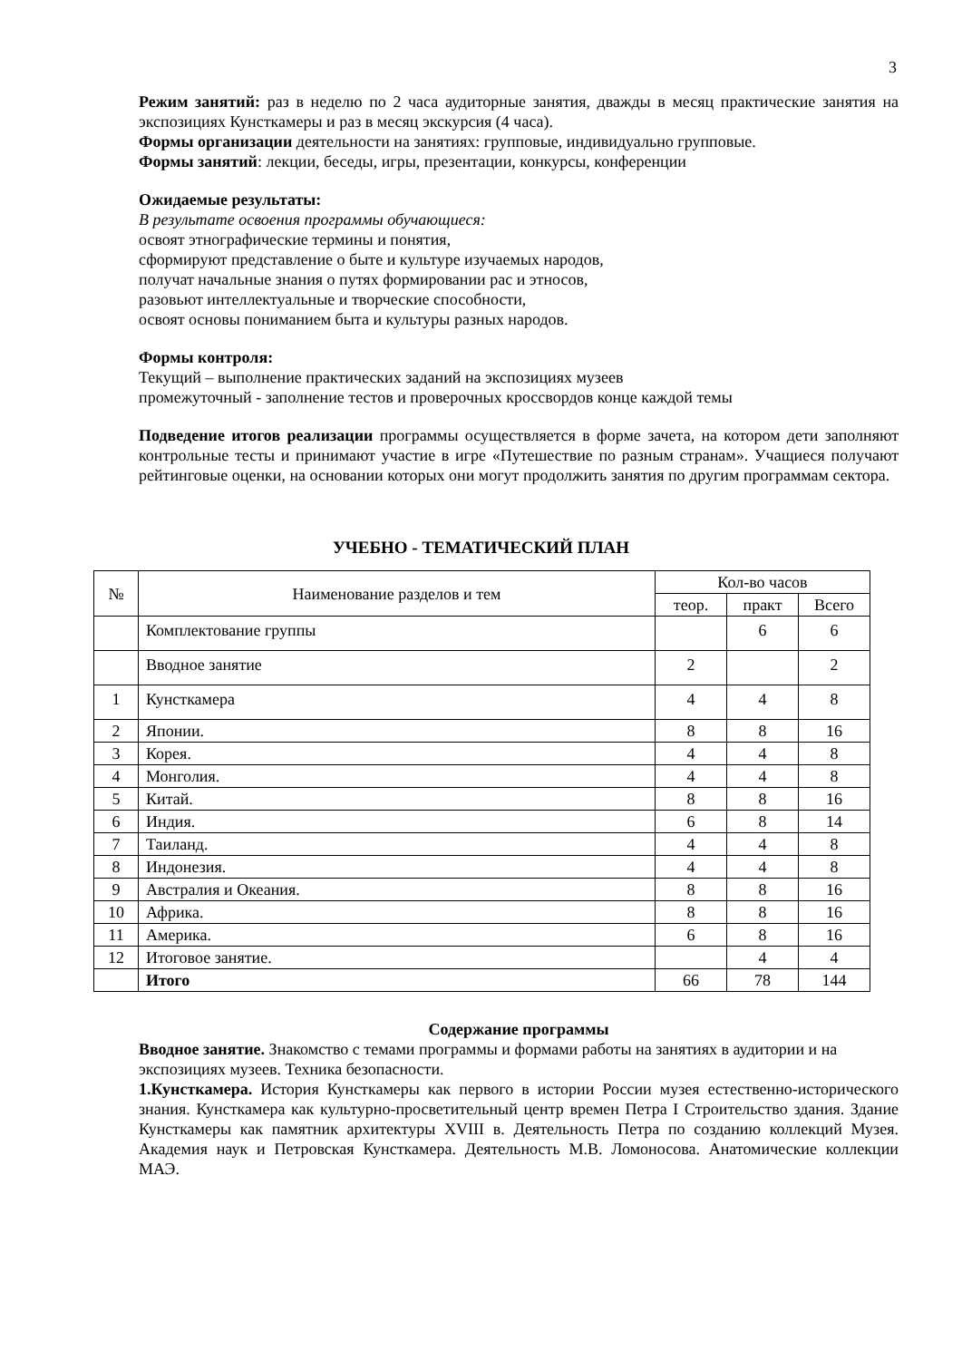3
Режим занятий: раз в неделю по 2 часа аудиторные занятия, дважды в месяц практические занятия на экспозициях Кунсткамеры и раз в месяц экскурсия (4 часа).
Формы организации деятельности на занятиях: групповые, индивидуально групповые.
Формы занятий: лекции, беседы, игры, презентации, конкурсы, конференции
Ожидаемые результаты:
В результате освоения программы обучающиеся:
освоят этнографические термины и понятия,
сформируют представление о быте и культуре изучаемых народов,
получат начальные знания о путях формировании рас и этносов,
разовьют интеллектуальные и творческие способности,
освоят основы пониманием быта и культуры разных народов.
Формы контроля:
Текущий – выполнение практических заданий на экспозициях музеев
промежуточный - заполнение тестов и проверочных кроссвордов конце каждой темы
Подведение итогов реализации программы осуществляется в форме зачета, на котором дети заполняют контрольные тесты и принимают участие в игре «Путешествие по разным странам». Учащиеся получают рейтинговые оценки, на основании которых они могут продолжить занятия по другим программам сектора.
УЧЕБНО - ТЕМАТИЧЕСКИЙ ПЛАН
| № | Наименование разделов и тем | Кол-во часов | | |
| --- | --- | --- | --- | --- |
| | | теор. | практ | Всего |
| | Комплектование группы | | 6 | 6 |
| | Вводное занятие | 2 | | 2 |
| 1 | Кунсткамера | 4 | 4 | 8 |
| 2 | Японии. | 8 | 8 | 16 |
| 3 | Корея. | 4 | 4 | 8 |
| 4 | Монголия. | 4 | 4 | 8 |
| 5 | Китай. | 8 | 8 | 16 |
| 6 | Индия. | 6 | 8 | 14 |
| 7 | Таиланд. | 4 | 4 | 8 |
| 8 | Индонезия. | 4 | 4 | 8 |
| 9 | Австралия и Океания. | 8 | 8 | 16 |
| 10 | Африка. | 8 | 8 | 16 |
| 11 | Америка. | 6 | 8 | 16 |
| 12 | Итоговое занятие. | | 4 | 4 |
| | Итого | 66 | 78 | 144 |
Содержание программы
Вводное занятие. Знакомство с темами программы и формами работы на занятиях в аудитории и на экспозициях музеев. Техника безопасности.
1.Кунсткамера. История Кунсткамеры как первого в истории России музея естественно-исторического знания. Кунсткамера как культурно-просветительный центр времен Петра I Строительство здания. Здание Кунсткамеры как памятник архитектуры XVIII в. Деятельность Петра по созданию коллекций Музея. Академия наук и Петровская Кунсткамера. Деятельность М.В. Ломоносова. Анатомические коллекции МАЭ.